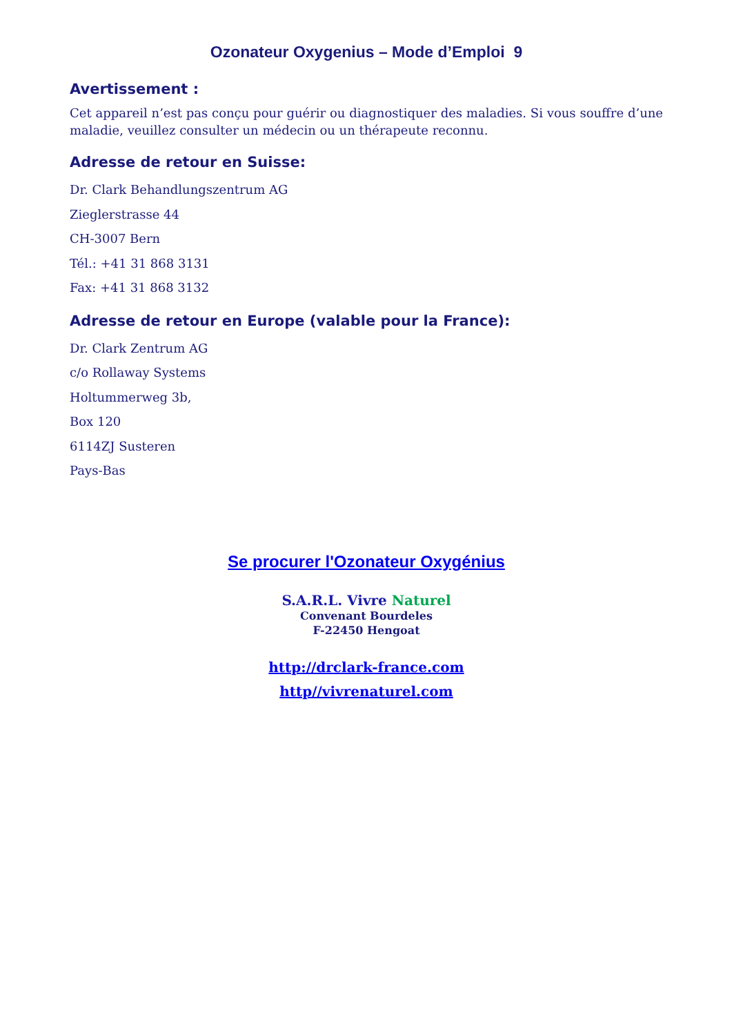Ozonateur Oxygenius – Mode d’Emploi 9
Avertissement :
Cet appareil n’est pas conçu pour guérir ou diagnostiquer des maladies. Si vous souffre d’une maladie, veuillez consulter un médecin ou un thérapeute reconnu.
Adresse de retour en Suisse:
Dr. Clark Behandlungszentrum AG
Zieglerstrasse 44
CH-3007 Bern
Tél.: +41 31 868 3131
Fax: +41 31 868 3132
Adresse de retour en Europe (valable pour la France):
Dr. Clark Zentrum AG
c/o Rollaway Systems
Holtummerweg 3b,
Box 120
6114ZJ Susteren
Pays-Bas
Se procurer l'Ozonateur Oxygénius
S.A.R.L. Vivre Naturel
Convenant Bourdeles
F-22450 Hengoat
http://drclark-france.com
http//vivrenaturel.com